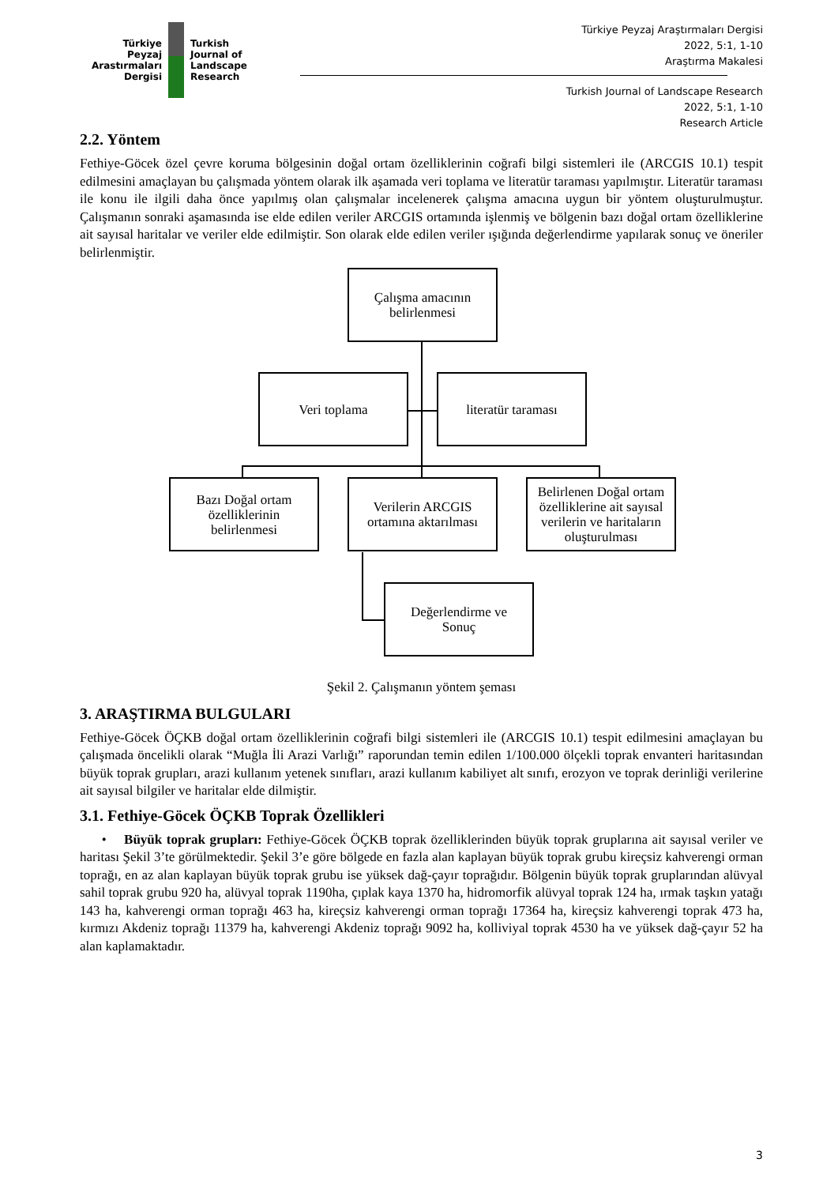Türkiye
Peyzaj
Arastırmaları
Dergisi
Turkish
Journal of
Landscape
Research
Türkiye Peyzaj Araştırmaları Dergisi
2022, 5:1, 1-10
Araştırma Makalesi
Turkish Journal of Landscape Research
2022, 5:1, 1-10
Research Article
2.2. Yöntem
Fethiye-Göcek özel çevre koruma bölgesinin doğal ortam özelliklerinin coğrafi bilgi sistemleri ile (ARCGIS 10.1) tespit edilmesini amaçlayan bu çalışmada yöntem olarak ilk aşamada veri toplama ve literatür taraması yapılmıştır. Literatür taraması ile konu ile ilgili daha önce yapılmış olan çalışmalar incelenerek çalışma amacına uygun bir yöntem oluşturulmuştur. Çalışmanın sonraki aşamasında ise elde edilen veriler ARCGIS ortamında işlenmiş ve bölgenin bazı doğal ortam özelliklerine ait sayısal haritalar ve veriler elde edilmiştir. Son olarak elde edilen veriler ışığında değerlendirme yapılarak sonuç ve öneriler belirlenmiştir.
Çalışma amacının
belirlenmesi
Veri toplama literatür taraması
Bazı Doğal ortam
özelliklerinin
belirlenmesi
Verilerin ARCGIS
ortamına aktarılması
Belirlenen Doğal ortam özelliklerine ait sayısal verilerin ve haritaların oluşturulması
Değerlendirme ve
Sonuç
Şekil 2. Çalışmanın yöntem şeması
3. ARAŞTIRMA BULGULARI
Fethiye-Göcek ÖÇKB doğal ortam özelliklerinin coğrafi bilgi sistemleri ile (ARCGIS 10.1) tespit edilmesini amaçlayan bu çalışmada öncelikli olarak “Muğla İli Arazi Varlığı” raporundan temin edilen 1/100.000 ölçekli toprak envanteri haritasından büyük toprak grupları, arazi kullanım yetenek sınıfları, arazi kullanım kabiliyet alt sınıfı, erozyon ve toprak derinliği verilerine ait sayısal bilgiler ve haritalar elde dilmiştir.
3.1. Fethiye-Göcek ÖÇKB Toprak Özellikleri
• Büyük toprak grupları: Fethiye-Göcek ÖÇKB toprak özelliklerinden büyük toprak gruplarına ait sayısal veriler ve haritası Şekil 3’te görülmektedir. Şekil 3’e göre bölgede en fazla alan kaplayan büyük toprak grubu kireçsiz kahverengi orman toprağı, en az alan kaplayan büyük toprak grubu ise yüksek dağ-çayır toprağıdır. Bölgenin büyük toprak gruplarından alüvyal sahil toprak grubu 920 ha, alüvyal toprak 1190ha, çıplak kaya 1370 ha, hidromorfik alüvyal toprak 124 ha, ırmak taşkın yatağı 143 ha, kahverengi orman toprağı 463 ha, kireçsiz kahverengi orman toprağı 17364 ha, kireçsiz kahverengi toprak 473 ha, kırmızı Akdeniz toprağı 11379 ha, kahverengi Akdeniz toprağı 9092 ha, kolliviyal toprak 4530 ha ve yüksek dağ-çayır 52 ha alan kaplamaktadır.
3